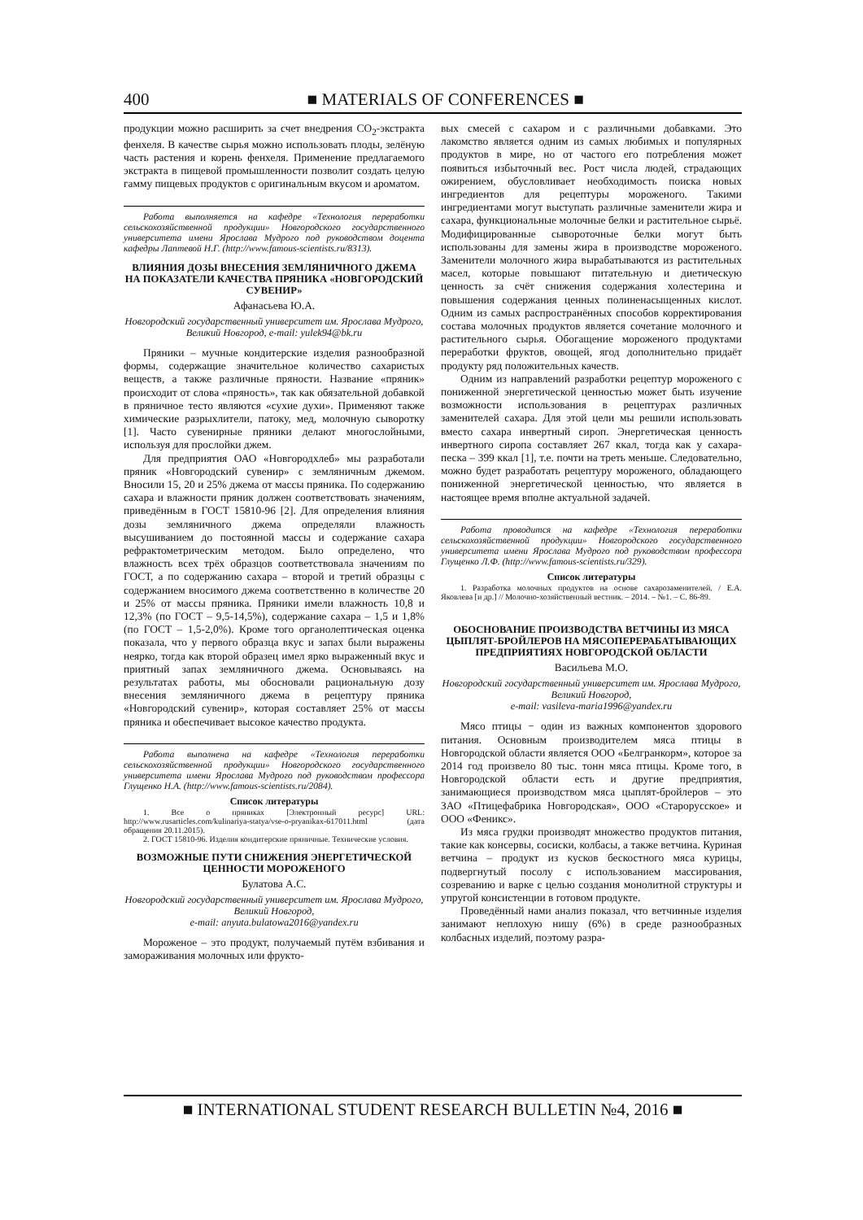400
■ MATERIALS OF CONFERENCES ■
продукции можно расширить за счет внедрения CO<sub>2</sub>-экстракта фенхеля. В качестве сырья можно использовать плоды, зелёную часть растения и корень фенхеля. Применение предлагаемого экстракта в пищевой промышленности позволит создать целую гамму пищевых продуктов с оригинальным вкусом и ароматом.
Работа выполняется на кафедре «Технология переработки сельскохозяйственной продукции» Новгородского государственного университета имени Ярослава Мудрого под руководством доцента кафедры Лаптевой Н.Г. (http://www.famous-scientists.ru/8313).
ВЛИЯНИЯ ДОЗЫ ВНЕСЕНИЯ ЗЕМЛЯНИЧНОГО ДЖЕМА НА ПОКАЗАТЕЛИ КАЧЕСТВА ПРЯНИКА «НОВГОРОДСКИЙ СУВЕНИР»
Афанасьева Ю.А.
Новгородский государственный университет им. Ярослава Мудрого, Великий Новгород, e-mail: yulek94@bk.ru
Пряники – мучные кондитерские изделия разнообразной формы, содержащие значительное количество сахаристых веществ, а также различные пряности. Название «пряник» происходит от слова «пряность», так как обязательной добавкой в пряничное тесто являются «сухие духи». Применяют также химические разрыхлители, патоку, мед, молочную сыворотку [1]. Часто сувенирные пряники делают многослойными, используя для прослойки джем.
Для предприятия ОАО «Новгородхлеб» мы разработали пряник «Новгородский сувенир» с земляничным джемом. Вносили 15, 20 и 25% джема от массы пряника. По содержанию сахара и влажности пряник должен соответствовать значениям, приведённым в ГОСТ 15810-96 [2]. Для определения влияния дозы земляничного джема определяли влажность высушиванием до постоянной массы и содержание сахара рефрактометрическим методом. Было определено, что влажность всех трёх образцов соответствовала значениям по ГОСТ, а по содержанию сахара – второй и третий образцы с содержанием вносимого джема соответственно в количестве 20 и 25% от массы пряника. Пряники имели влажность 10,8 и 12,3% (по ГОСТ – 9,5-14,5%), содержание сахара – 1,5 и 1,8% (по ГОСТ – 1,5-2,0%). Кроме того органолептическая оценка показала, что у первого образца вкус и запах были выражены неярко, тогда как второй образец имел ярко выраженный вкус и приятный запах земляничного джема. Основываясь на результатах работы, мы обосновали рациональную дозу внесения земляничного джема в рецептуру пряника «Новгородский сувенир», которая составляет 25% от массы пряника и обеспечивает высокое качество продукта.
Работа выполнена на кафедре «Технология переработки сельскохозяйственной продукции» Новгородского государственного университета имени Ярослава Мудрого под руководством профессора Глущенко Н.А. (http://www.famous-scientists.ru/2084).
Список литературы
1. Все о пряниках [Электронный ресурс] URL: http://www.rusarticles.com/kulinariya-statya/vse-o-pryanikax-617011.html (дата обращения 20.11.2015).
2. ГОСТ 15810-96. Изделия кондитерские пряничные. Технические условия.
ВОЗМОЖНЫЕ ПУТИ СНИЖЕНИЯ ЭНЕРГЕТИЧЕСКОЙ ЦЕННОСТИ МОРОЖЕНОГО
Булатова А.С.
Новгородский государственный университет им. Ярослава Мудрого, Великий Новгород,
e-mail: anyuta.bulatowa2016@yandex.ru
Мороженое – это продукт, получаемый путём взбивания и замораживания молочных или фрукто-
вых смесей с сахаром и с различными добавками. Это лакомство является одним из самых любимых и популярных продуктов в мире, но от частого его потребления может появиться избыточный вес. Рост числа людей, страдающих ожирением, обусловливает необходимость поиска новых ингредиентов для рецептуры мороженого. Такими ингредиентами могут выступать различные заменители жира и сахара, функциональные молочные белки и растительное сырьё. Модифицированные сывороточные белки могут быть использованы для замены жира в производстве мороженого. Заменители молочного жира вырабатываются из растительных масел, которые повышают питательную и диетическую ценность за счёт снижения содержания холестерина и повышения содержания ценных полиненасыщенных кислот. Одним из самых распространённых способов корректирования состава молочных продуктов является сочетание молочного и растительного сырья. Обогащение мороженого продуктами переработки фруктов, овощей, ягод дополнительно придаёт продукту ряд положительных качеств.
Одним из направлений разработки рецептур мороженого с пониженной энергетической ценностью может быть изучение возможности использования в рецептурах различных заменителей сахара. Для этой цели мы решили использовать вместо сахара инвертный сироп. Энергетическая ценность инвертного сиропа составляет 267 ккал, тогда как у сахара-песка – 399 ккал [1], т.е. почти на треть меньше. Следовательно, можно будет разработать рецептуру мороженого, обладающего пониженной энергетической ценностью, что является в настоящее время вполне актуальной задачей.
Работа проводится на кафедре «Технология переработки сельскохозяйственной продукции» Новгородского государственного университета имени Ярослава Мудрого под руководством профессора Глущенко Л.Ф. (http://www.famous-scientists.ru/329).
Список литературы
1. Разработка молочных продуктов на основе сахарозаменителей. / Е.А. Яковлева [и др.] // Молочно-хозяйственный вестник. – 2014. – №1. – С. 86-89.
ОБОСНОВАНИЕ ПРОИЗВОДСТВА ВЕТЧИНЫ ИЗ МЯСА ЦЫПЛЯТ-БРОЙЛЕРОВ НА МЯСОПЕРЕРАБАТЫВАЮЩИХ ПРЕДПРИЯТИЯХ НОВГОРОДСКОЙ ОБЛАСТИ
Васильева М.О.
Новгородский государственный университет им. Ярослава Мудрого, Великий Новгород,
e-mail: vasileva-maria1996@yandex.ru
Мясо птицы − один из важных компонентов здорового питания. Основным производителем мяса птицы в Новгородской области является ООО «Белгранкорм», которое за 2014 год произвело 80 тыс. тонн мяса птицы. Кроме того, в Новгородской области есть и другие предприятия, занимающиеся производством мяса цыплят-бройлеров – это ЗАО «Птицефабрика Новгородская», ООО «Старорусское» и ООО «Феникс».
Из мяса грудки производят множество продуктов питания, такие как консервы, сосиски, колбасы, а также ветчина. Куриная ветчина – продукт из кусков бескостного мяса курицы, подвергнутый посолу с использованием массирования, созреванию и варке с целью создания монолитной структуры и упругой консистенции в готовом продукте.
Проведённый нами анализ показал, что ветчинные изделия занимают неплохую нишу (6%) в среде разнообразных колбасных изделий, поэтому разра-
■ INTERNATIONAL STUDENT RESEARCH BULLETIN №4, 2016 ■